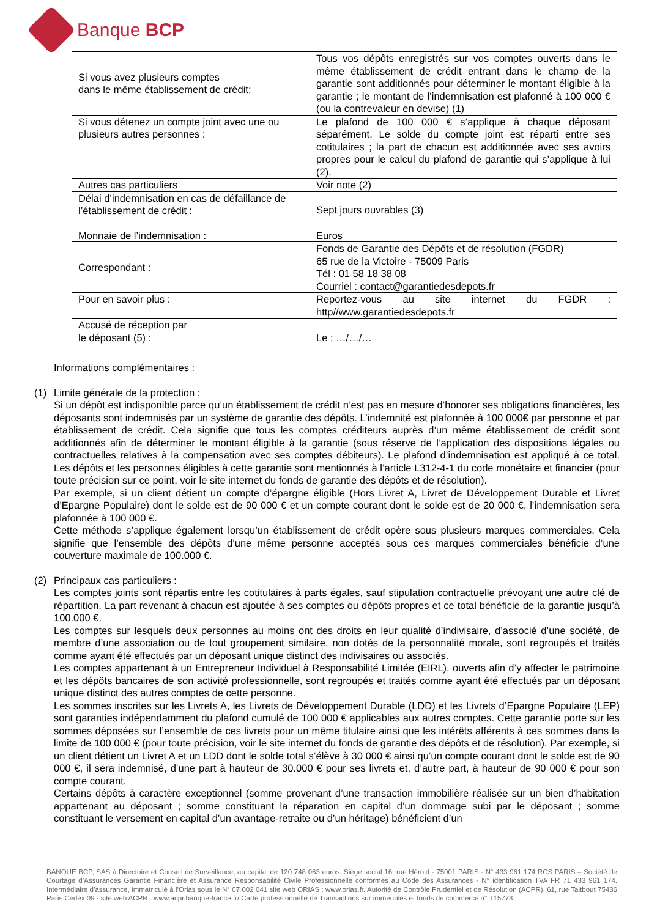Banque BCP
| Si vous avez plusieurs comptes dans le même établissement de crédit: | Tous vos dépôts enregistrés sur vos comptes ouverts dans le même établissement de crédit entrant dans le champ de la garantie sont additionnés pour déterminer le montant éligible à la garantie ; le montant de l’indemnisation est plafonné à 100 000 € (ou la contrevaleur en devise) (1) |
| Si vous détenez un compte joint avec une ou plusieurs autres personnes : | Le plafond de 100 000 € s’applique à chaque déposant séparément. Le solde du compte joint est réparti entre ses cotitulaires ; la part de chacun est additionnée avec ses avoirs propres pour le calcul du plafond de garantie qui s’applique à lui (2). |
| Autres cas particuliers | Voir note (2) |
| Délai d’indemnisation en cas de défaillance de l’établissement de crédit : | Sept jours ouvrables (3) |
| Monnaie de l’indemnisation : | Euros |
| Correspondant : | Fonds de Garantie des Dépôts et de résolution (FGDR) 65 rue de la Victoire - 75009 Paris Tél : 01 58 18 38 08 Courriel : contact@garantiedesdepots.fr |
| Pour en savoir plus : | Reportez-vous au site internet du FGDR : http//www.garantiedesdepots.fr |
| Accusé de réception par le déposant (5) : | Le : …/…/… |
Informations complémentaires :
(1) Limite générale de la protection :
Si un dépôt est indisponible parce qu’un établissement de crédit n’est pas en mesure d’honorer ses obligations financières, les déposants sont indemnisés par un système de garantie des dépôts. L’indemnité est plafonnée à 100 000€ par personne et par établissement de crédit. Cela signifie que tous les comptes créditeurs auprès d’un même établissement de crédit sont additionnés afin de déterminer le montant éligible à la garantie (sous réserve de l’application des dispositions légales ou contractuelles relatives à la compensation avec ses comptes débiteurs). Le plafond d’indemnisation est appliqué à ce total. Les dépôts et les personnes éligibles à cette garantie sont mentionnés à l’article L312-4-1 du code monétaire et financier (pour toute précision sur ce point, voir le site internet du fonds de garantie des dépôts et de résolution).
Par exemple, si un client détient un compte d’épargne éligible (Hors Livret A, Livret de Développement Durable et Livret d’Epargne Populaire) dont le solde est de 90 000 € et un compte courant dont le solde est de 20 000 €, l’indemnisation sera plafonnée à 100 000 €.
Cette méthode s’applique également lorsqu’un établissement de crédit opère sous plusieurs marques commerciales. Cela signifie que l’ensemble des dépôts d’une même personne acceptés sous ces marques commerciales bénéficie d’une couverture maximale de 100.000 €.
(2) Principaux cas particuliers :
Les comptes joints sont répartis entre les cotitulaires à parts égales, sauf stipulation contractuelle prévoyant une autre clé de répartition. La part revenant à chacun est ajoutée à ses comptes ou dépôts propres et ce total bénéficie de la garantie jusqu’à 100.000 €.
Les comptes sur lesquels deux personnes au moins ont des droits en leur qualité d’indivisaire, d’associé d’une société, de membre d’une association ou de tout groupement similaire, non dotés de la personnalité morale, sont regroupés et traités comme ayant été effectués par un déposant unique distinct des indivisaires ou associés.
Les comptes appartenant à un Entrepreneur Individuel à Responsabilité Limitée (EIRL), ouverts afin d’y affecter le patrimoine et les dépôts bancaires de son activité professionnelle, sont regroupés et traités comme ayant été effectués par un déposant unique distinct des autres comptes de cette personne.
Les sommes inscrites sur les Livrets A, les Livrets de Développement Durable (LDD) et les Livrets d’Epargne Populaire (LEP) sont garanties indépendamment du plafond cumulé de 100 000 € applicables aux autres comptes. Cette garantie porte sur les sommes déposées sur l’ensemble de ces livrets pour un même titulaire ainsi que les intérêts afférents à ces sommes dans la limite de 100 000 € (pour toute précision, voir le site internet du fonds de garantie des dépôts et de résolution). Par exemple, si un client détient un Livret A et un LDD dont le solde total s’élève à 30 000 € ainsi qu’un compte courant dont le solde est de 90 000 €, il sera indemnisé, d’une part à hauteur de 30.000 € pour ses livrets et, d’autre part, à hauteur de 90 000 € pour son compte courant.
Certains dépôts à caractère exceptionnel (somme provenant d’une transaction immobilière réalisée sur un bien d’habitation appartenant au déposant ; somme constituant la réparation en capital d’un dommage subi par le déposant ; somme constituant le versement en capital d’un avantage-retraite ou d’un héritage) bénéficient d’un
BANQUE BCP, SAS à Directoire et Conseil de Surveillance, au capital de 120 748 063 euros. Siège social 16, rue Hérold - 75001 PARIS - N° 433 961 174 RCS PARIS – Société de Courtage d’Assurances Garantie Financière et Assurance Responsabilité Civile Professionnelle conformes au Code des Assurances - N° identification TVA FR 71 433 961 174. Intermédiaire d’assurance, immatriculé à l’Orias sous le N° 07 002 041 site web ORIAS : www.orias.fr. Autorité de Contrôle Prudentiel et de Résolution (ACPR), 61, rue Taitbout 75436 Paris Cedex 09 - site web ACPR : www.acpr.banque-france.fr/ Carte professionnelle de Transactions sur immeubles et fonds de commerce n° T15773.